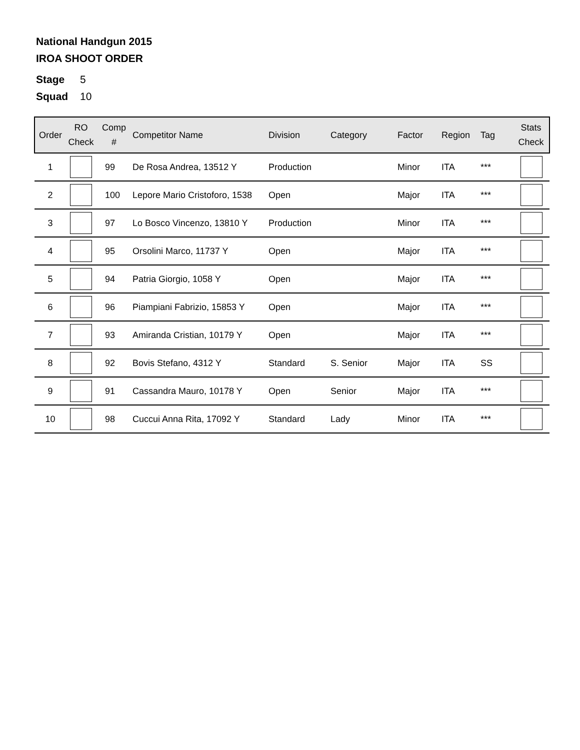National Handgun 2015
IROA SHOOT ORDER
Stage 5
Squad 10
| Order | RO Check | Comp # | Competitor Name | Division | Category | Factor | Region | Tag | Stats Check |
| --- | --- | --- | --- | --- | --- | --- | --- | --- | --- |
| 1 | | 99 | De Rosa Andrea, 13512 Y | Production | | Minor | ITA | *** | |
| 2 | | 100 | Lepore Mario Cristoforo, 1538 | Open | | Major | ITA | *** | |
| 3 | | 97 | Lo Bosco Vincenzo, 13810 Y | Production | | Minor | ITA | *** | |
| 4 | | 95 | Orsolini Marco, 11737 Y | Open | | Major | ITA | *** | |
| 5 | | 94 | Patria Giorgio, 1058 Y | Open | | Major | ITA | *** | |
| 6 | | 96 | Piampiani Fabrizio, 15853 Y | Open | | Major | ITA | *** | |
| 7 | | 93 | Amiranda Cristian, 10179 Y | Open | | Major | ITA | *** | |
| 8 | | 92 | Bovis Stefano, 4312 Y | Standard | S. Senior | Major | ITA | SS | |
| 9 | | 91 | Cassandra Mauro, 10178 Y | Open | Senior | Major | ITA | *** | |
| 10 | | 98 | Cuccui Anna Rita, 17092 Y | Standard | Lady | Minor | ITA | *** | |